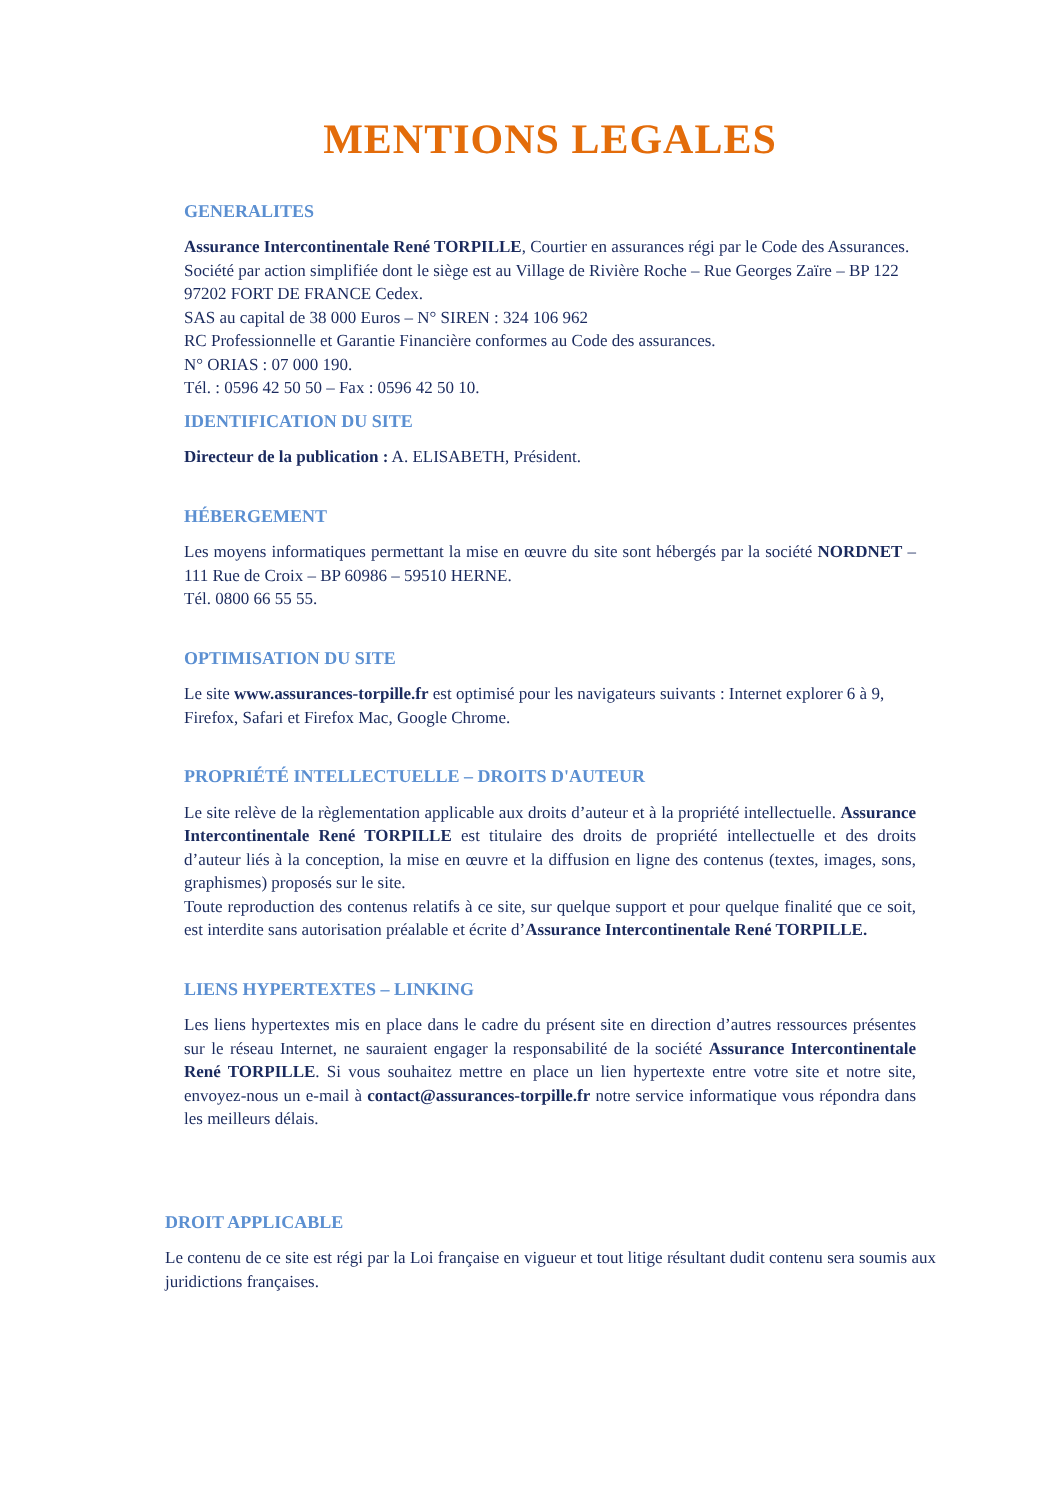MENTIONS LEGALES
GENERALITES
Assurance Intercontinentale René TORPILLE, Courtier en assurances régi par le Code des Assurances.
Société par action simplifiée dont le siège est au Village de Rivière Roche – Rue Georges Zaïre – BP 122 97202 FORT DE FRANCE Cedex.
SAS au capital de 38 000 Euros – N° SIREN : 324 106 962
RC Professionnelle et Garantie Financière conformes au Code des assurances.
N° ORIAS : 07 000 190.
Tél. : 0596 42 50 50 – Fax : 0596 42 50 10.
IDENTIFICATION DU SITE
Directeur de la publication : A. ELISABETH, Président.
HÉBERGEMENT
Les moyens informatiques permettant la mise en œuvre du site sont hébergés par la société NORDNET – 111 Rue de Croix – BP 60986 – 59510 HERNE.
Tél. 0800 66 55 55.
OPTIMISATION DU SITE
Le site www.assurances-torpille.fr est optimisé pour les navigateurs suivants : Internet explorer 6 à 9, Firefox, Safari et Firefox Mac, Google Chrome.
PROPRIÉTÉ INTELLECTUELLE – DROITS D'AUTEUR
Le site relève de la règlementation applicable aux droits d’auteur et à la propriété intellectuelle. Assurance Intercontinentale René TORPILLE est titulaire des droits de propriété intellectuelle et des droits d’auteur liés à la conception, la mise en œuvre et la diffusion en ligne des contenus (textes, images, sons, graphismes) proposés sur le site.
Toute reproduction des contenus relatifs à ce site, sur quelque support et pour quelque finalité que ce soit, est interdite sans autorisation préalable et écrite d’Assurance Intercontinentale René TORPILLE.
LIENS HYPERTEXTES – LINKING
Les liens hypertextes mis en place dans le cadre du présent site en direction d’autres ressources présentes sur le réseau Internet, ne sauraient engager la responsabilité de la société Assurance Intercontinentale René TORPILLE. Si vous souhaitez mettre en place un lien hypertexte entre votre site et notre site, envoyez-nous un e-mail à contact@assurances-torpille.fr notre service informatique vous répondra dans les meilleurs délais.
DROIT APPLICABLE
Le contenu de ce site est régi par la Loi française en vigueur et tout litige résultant dudit contenu sera soumis aux juridictions françaises.